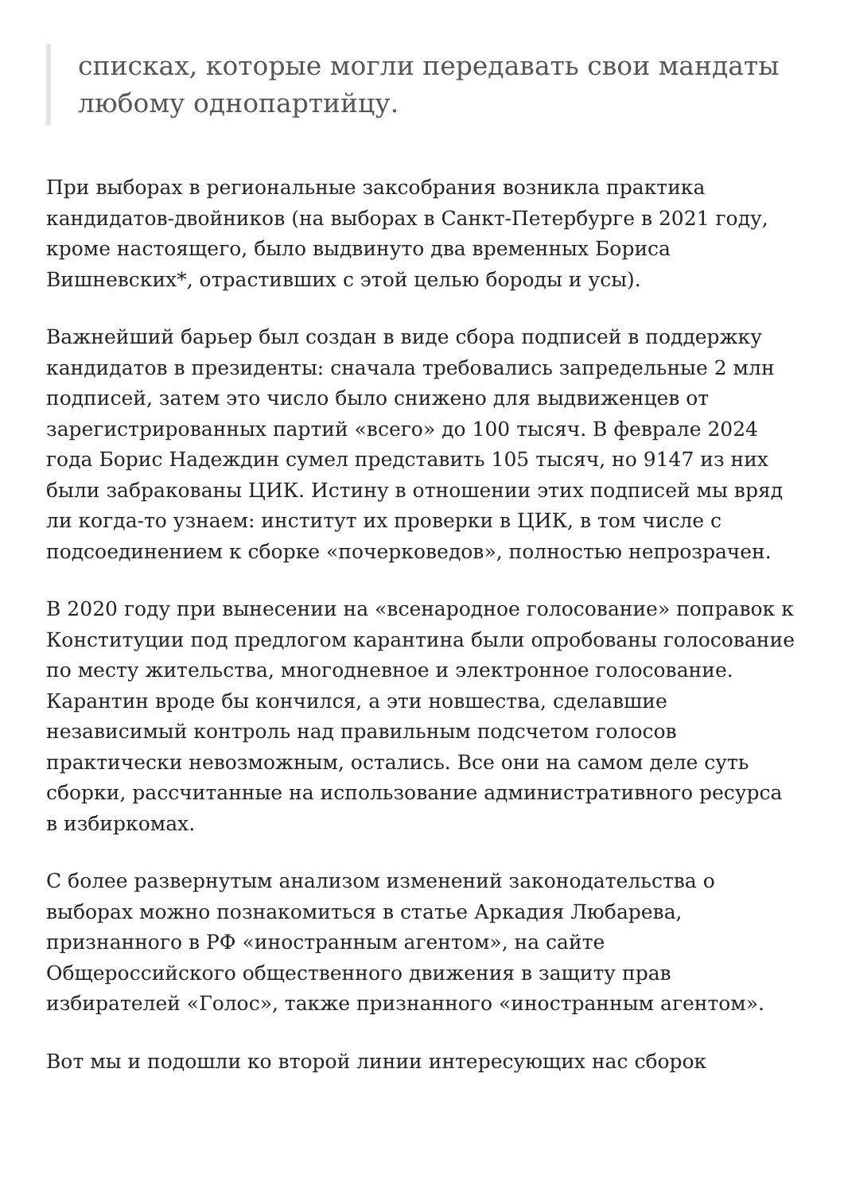списках, которые могли передавать свои мандаты любому однопартийцу.
При выборах в региональные заксобрания возникла практика кандидатов-двойников (на выборах в Санкт-Петербурге в 2021 году, кроме настоящего, было выдвинуто два временных Бориса Вишневских*, отрастивших с этой целью бороды и усы).
Важнейший барьер был создан в виде сбора подписей в поддержку кандидатов в президенты: сначала требовались запредельные 2 млн подписей, затем это число было снижено для выдвиженцев от зарегистрированных партий «всего» до 100 тысяч. В феврале 2024 года Борис Надеждин сумел представить 105 тысяч, но 9147 из них были забракованы ЦИК. Истину в отношении этих подписей мы вряд ли когда-то узнаем: институт их проверки в ЦИК, в том числе с подсоединением к сборке «почерковедов», полностью непрозрачен.
В 2020 году при вынесении на «всенародное голосование» поправок к Конституции под предлогом карантина были опробованы голосование по месту жительства, многодневное и электронное голосование. Карантин вроде бы кончился, а эти новшества, сделавшие независимый контроль над правильным подсчетом голосов практически невозможным, остались. Все они на самом деле суть сборки, рассчитанные на использование административного ресурса в избиркомах.
С более развернутым анализом изменений законодательства о выборах можно познакомиться в статье Аркадия Любарева, признанного в РФ «иностранным агентом», на сайте Общероссийского общественного движения в защиту прав избирателей «Голос», также признанного «иностранным агентом».
Вот мы и подошли ко второй линии интересующих нас сборок